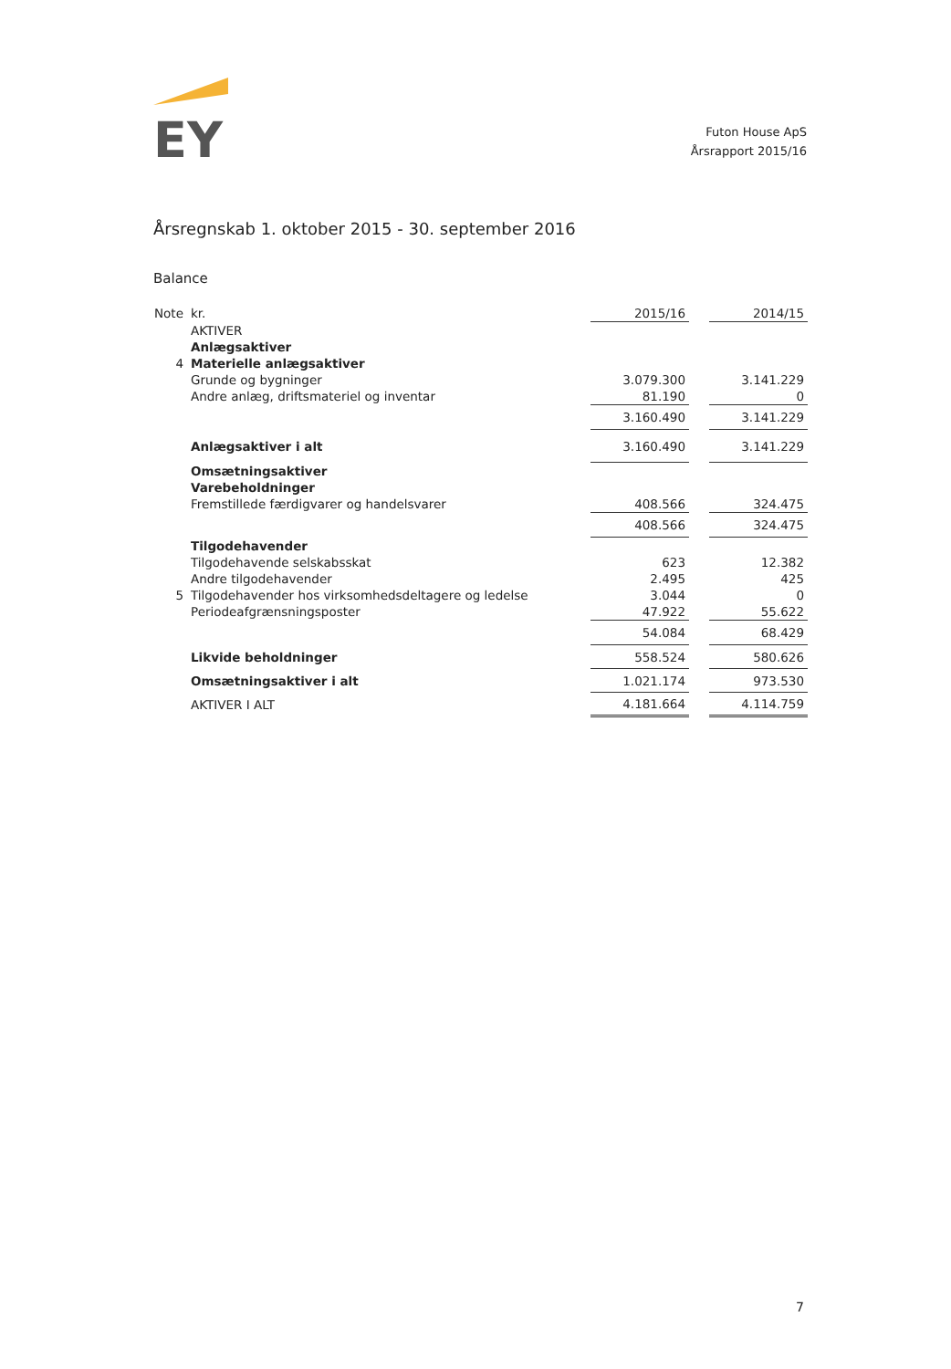EY
Futon House ApS
Årsrapport 2015/16
Årsregnskab 1. oktober 2015 - 30. september 2016
Balance
| Note | kr. | 2015/16 | | 2014/15 |
| | AKTIVER | | | |
| | Anlægsaktiver | | | |
| 4 | Materielle anlægsaktiver | | | |
| | Grunde og bygninger | 3.079.300 | | 3.141.229 |
| | Andre anlæg, driftsmateriel og inventar | 81.190 | | 0 |
| | | 3.160.490 | | 3.141.229 |
| | Anlægsaktiver i alt | 3.160.490 | | 3.141.229 |
| | Omsætningsaktiver | | | |
| | Varebeholdninger | | | |
| | Fremstillede færdigvarer og handelsvarer | 408.566 | | 324.475 |
| | | 408.566 | | 324.475 |
| | Tilgodehavender | | | |
| | Tilgodehavende selskabsskat | 623 | | 12.382 |
| | Andre tilgodehavender | 2.495 | | 425 |
| 5 | Tilgodehavender hos virksomhedsdeltagere og ledelse | 3.044 | | 0 |
| | Periodeafgrænsningsposter | 47.922 | | 55.622 |
| | | 54.084 | | 68.429 |
| | Likvide beholdninger | 558.524 | | 580.626 |
| | Omsætningsaktiver i alt | 1.021.174 | | 973.530 |
| | AKTIVER I ALT | 4.181.664 | | 4.114.759 |
7